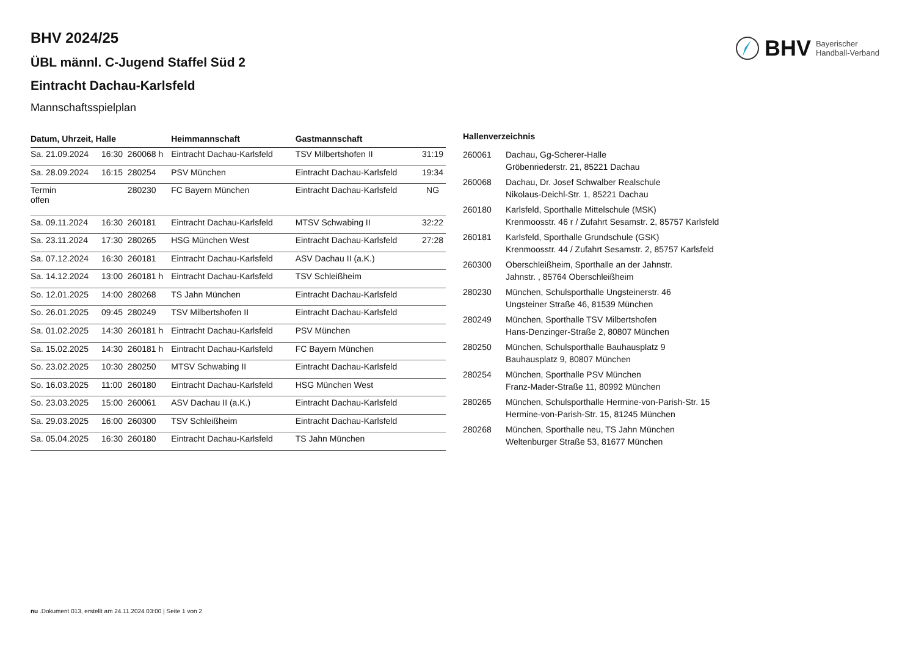BHV Bayerischer
Handball-Verband
BHV 2024/25
ÜBL männl. C-Jugend Staffel Süd 2
Eintracht Dachau-Karlsfeld
Mannschaftsspielplan
| Datum, Uhrzeit, Halle | | | Heimmannschaft | Gastmannschaft | |
| --- | --- | --- | --- | --- | --- |
| Sa. 21.09.2024 | 16:30 | 260068 h | Eintracht Dachau-Karlsfeld | TSV Milbertshofen II | 31:19 |
| Sa. 28.09.2024 | 16:15 | 280254 | PSV München | Eintracht Dachau-Karlsfeld | 19:34 |
| Termin offen | | 280230 | FC Bayern München | Eintracht Dachau-Karlsfeld | NG |
| Sa. 09.11.2024 | 16:30 | 260181 | Eintracht Dachau-Karlsfeld | MTSV Schwabing II | 32:22 |
| Sa. 23.11.2024 | 17:30 | 280265 | HSG München West | Eintracht Dachau-Karlsfeld | 27:28 |
| Sa. 07.12.2024 | 16:30 | 260181 | Eintracht Dachau-Karlsfeld | ASV Dachau II (a.K.) | |
| Sa. 14.12.2024 | 13:00 | 260181 h | Eintracht Dachau-Karlsfeld | TSV Schleißheim | |
| So. 12.01.2025 | 14:00 | 280268 | TS Jahn München | Eintracht Dachau-Karlsfeld | |
| So. 26.01.2025 | 09:45 | 280249 | TSV Milbertshofen II | Eintracht Dachau-Karlsfeld | |
| Sa. 01.02.2025 | 14:30 | 260181 h | Eintracht Dachau-Karlsfeld | PSV München | |
| Sa. 15.02.2025 | 14:30 | 260181 h | Eintracht Dachau-Karlsfeld | FC Bayern München | |
| So. 23.02.2025 | 10:30 | 280250 | MTSV Schwabing II | Eintracht Dachau-Karlsfeld | |
| So. 16.03.2025 | 11:00 | 260180 | Eintracht Dachau-Karlsfeld | HSG München West | |
| So. 23.03.2025 | 15:00 | 260061 | ASV Dachau II (a.K.) | Eintracht Dachau-Karlsfeld | |
| Sa. 29.03.2025 | 16:00 | 260300 | TSV Schleißheim | Eintracht Dachau-Karlsfeld | |
| Sa. 05.04.2025 | 16:30 | 260180 | Eintracht Dachau-Karlsfeld | TS Jahn München | |
Hallenverzeichnis
| 260061 | Dachau, Gg-Scherer-Halle Gröbenriederstr. 21, 85221 Dachau |
| 260068 | Dachau, Dr. Josef Schwalber Realschule Nikolaus-Deichl-Str. 1, 85221 Dachau |
| 260180 | Karlsfeld, Sporthalle Mittelschule (MSK) Krenmoosstr. 46 r / Zufahrt Sesamstr. 2, 85757 Karlsfeld |
| 260181 | Karlsfeld, Sporthalle Grundschule (GSK) Krenmoosstr. 44 / Zufahrt Sesamstr. 2, 85757 Karlsfeld |
| 260300 | Oberschleißheim, Sporthalle an der Jahnstr. Jahnstr. , 85764 Oberschleißheim |
| 280230 | München, Schulsporthalle Ungsteinerstr. 46 Ungsteiner Straße 46, 81539 München |
| 280249 | München, Sporthalle TSV Milbertshofen Hans-Denzinger-Straße 2, 80807 München |
| 280250 | München, Schulsporthalle Bauhausplatz 9 Bauhausplatz 9, 80807 München |
| 280254 | München, Sporthalle PSV München Franz-Mader-Straße 11, 80992 München |
| 280265 | München, Schulsporthalle Hermine-von-Parish-Str. 15 Hermine-von-Parish-Str. 15, 81245 München |
| 280268 | München, Sporthalle neu, TS Jahn München Weltenburger Straße 53, 81677 München |
nu .Dokument 013, erstellt am 24.11.2024 03:00 | Seite 1 von 2